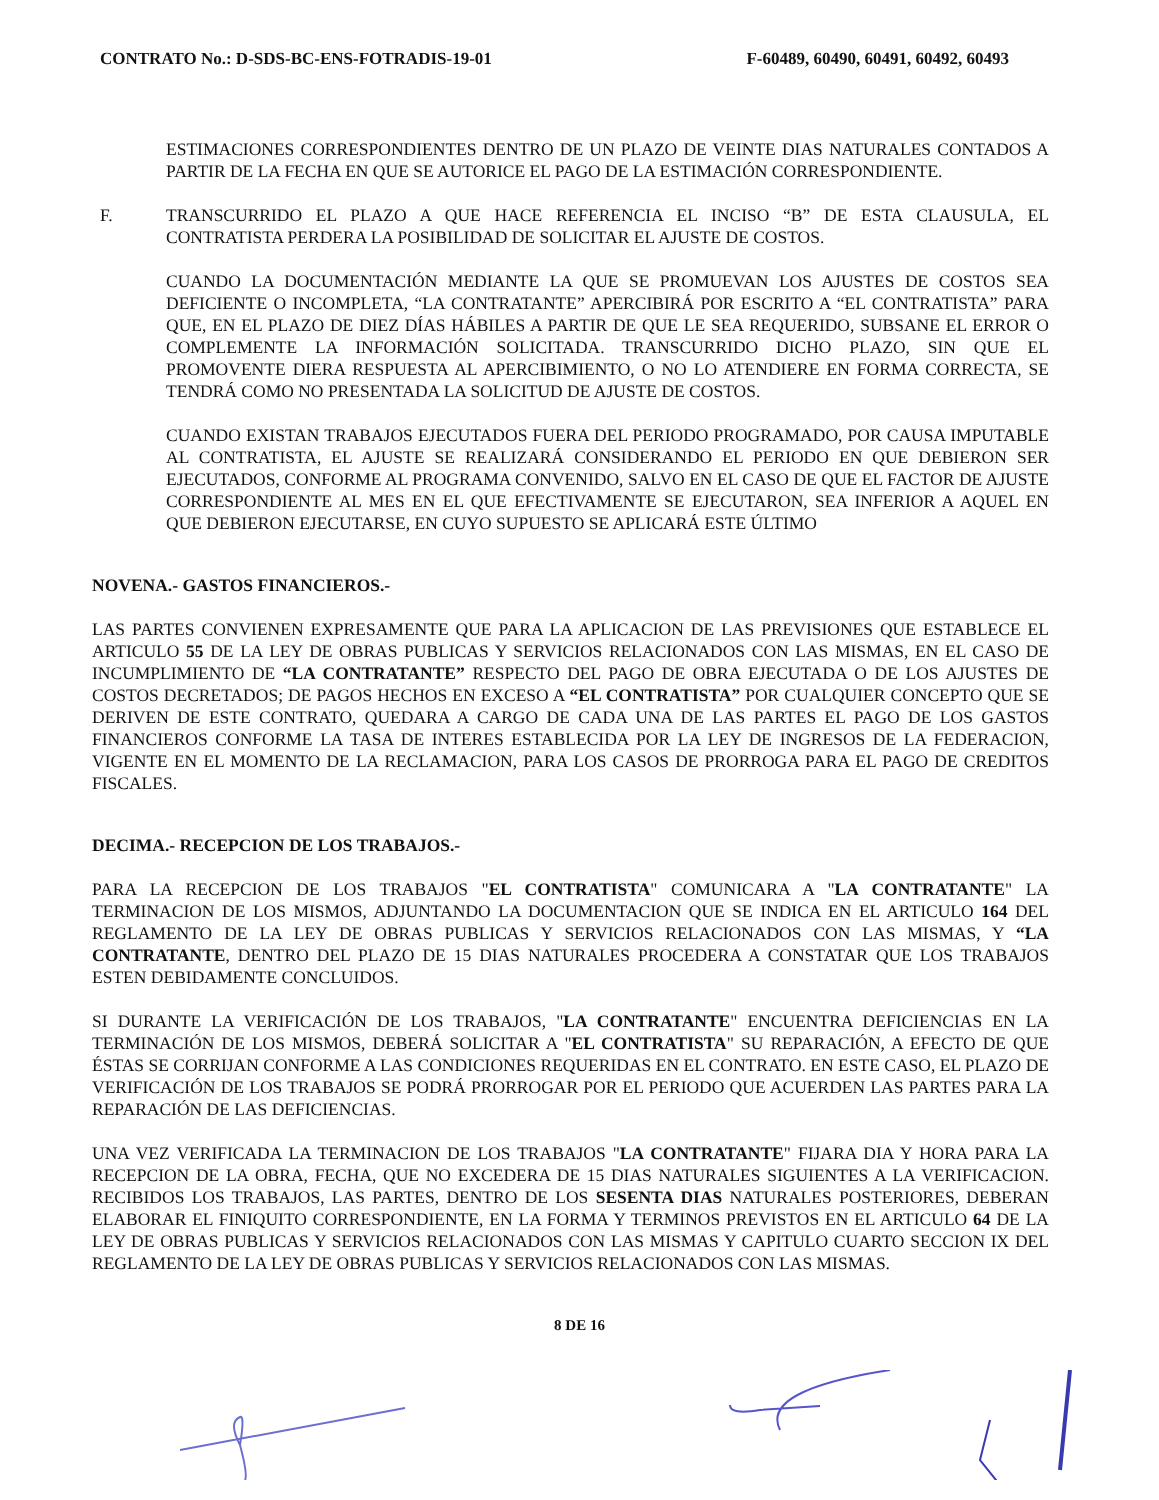CONTRATO No.: D-SDS-BC-ENS-FOTRADIS-19-01 F-60489, 60490, 60491, 60492, 60493
ESTIMACIONES CORRESPONDIENTES DENTRO DE UN PLAZO DE VEINTE DIAS NATURALES CONTADOS A PARTIR DE LA FECHA EN QUE SE AUTORICE EL PAGO DE LA ESTIMACIÓN CORRESPONDIENTE.
F. TRANSCURRIDO EL PLAZO A QUE HACE REFERENCIA EL INCISO “B” DE ESTA CLAUSULA, EL CONTRATISTA PERDERA LA POSIBILIDAD DE SOLICITAR EL AJUSTE DE COSTOS.
CUANDO LA DOCUMENTACIÓN MEDIANTE LA QUE SE PROMUEVAN LOS AJUSTES DE COSTOS SEA DEFICIENTE O INCOMPLETA, “LA CONTRATANTE” APERCIBIRÁ POR ESCRITO A “EL CONTRATISTA” PARA QUE, EN EL PLAZO DE DIEZ DÍAS HÁBILES A PARTIR DE QUE LE SEA REQUERIDO, SUBSANE EL ERROR O COMPLEMENTE LA INFORMACIÓN SOLICITADA. TRANSCURRIDO DICHO PLAZO, SIN QUE EL PROMOVENTE DIERA RESPUESTA AL APERCIBIMIENTO, O NO LO ATENDIERE EN FORMA CORRECTA, SE TENDRÁ COMO NO PRESENTADA LA SOLICITUD DE AJUSTE DE COSTOS.
CUANDO EXISTAN TRABAJOS EJECUTADOS FUERA DEL PERIODO PROGRAMADO, POR CAUSA IMPUTABLE AL CONTRATISTA, EL AJUSTE SE REALIZARÁ CONSIDERANDO EL PERIODO EN QUE DEBIERON SER EJECUTADOS, CONFORME AL PROGRAMA CONVENIDO, SALVO EN EL CASO DE QUE EL FACTOR DE AJUSTE CORRESPONDIENTE AL MES EN EL QUE EFECTIVAMENTE SE EJECUTARON, SEA INFERIOR A AQUEL EN QUE DEBIERON EJECUTARSE, EN CUYO SUPUESTO SE APLICARÁ ESTE ÚLTIMO
NOVENA.- GASTOS FINANCIEROS.-
LAS PARTES CONVIENEN EXPRESAMENTE QUE PARA LA APLICACION DE LAS PREVISIONES QUE ESTABLECE EL ARTICULO 55 DE LA LEY DE OBRAS PUBLICAS Y SERVICIOS RELACIONADOS CON LAS MISMAS, EN EL CASO DE INCUMPLIMIENTO DE “LA CONTRATANTE” RESPECTO DEL PAGO DE OBRA EJECUTADA O DE LOS AJUSTES DE COSTOS DECRETADOS; DE PAGOS HECHOS EN EXCESO A “EL CONTRATISTA” POR CUALQUIER CONCEPTO QUE SE DERIVEN DE ESTE CONTRATO, QUEDARA A CARGO DE CADA UNA DE LAS PARTES EL PAGO DE LOS GASTOS FINANCIEROS CONFORME LA TASA DE INTERES ESTABLECIDA POR LA LEY DE INGRESOS DE LA FEDERACION, VIGENTE EN EL MOMENTO DE LA RECLAMACION, PARA LOS CASOS DE PRORROGA PARA EL PAGO DE CREDITOS FISCALES.
DECIMA.- RECEPCION DE LOS TRABAJOS.-
PARA LA RECEPCION DE LOS TRABAJOS "EL CONTRATISTA" COMUNICARA A "LA CONTRATANTE" LA TERMINACION DE LOS MISMOS, ADJUNTANDO LA DOCUMENTACION QUE SE INDICA EN EL ARTICULO 164 DEL REGLAMENTO DE LA LEY DE OBRAS PUBLICAS Y SERVICIOS RELACIONADOS CON LAS MISMAS, Y “LA CONTRATANTE, DENTRO DEL PLAZO DE 15 DIAS NATURALES PROCEDERA A CONSTATAR QUE LOS TRABAJOS ESTEN DEBIDAMENTE CONCLUIDOS.
SI DURANTE LA VERIFICACIÓN DE LOS TRABAJOS, "LA CONTRATANTE" ENCUENTRA DEFICIENCIAS EN LA TERMINACIÓN DE LOS MISMOS, DEBERÁ SOLICITAR A "EL CONTRATISTA" SU REPARACIÓN, A EFECTO DE QUE ÉSTAS SE CORRIJAN CONFORME A LAS CONDICIONES REQUERIDAS EN EL CONTRATO. EN ESTE CASO, EL PLAZO DE VERIFICACIÓN DE LOS TRABAJOS SE PODRÁ PRORROGAR POR EL PERIODO QUE ACUERDEN LAS PARTES PARA LA REPARACIÓN DE LAS DEFICIENCIAS.
UNA VEZ VERIFICADA LA TERMINACION DE LOS TRABAJOS "LA CONTRATANTE" FIJARA DIA Y HORA PARA LA RECEPCION DE LA OBRA, FECHA, QUE NO EXCEDERA DE 15 DIAS NATURALES SIGUIENTES A LA VERIFICACION. RECIBIDOS LOS TRABAJOS, LAS PARTES, DENTRO DE LOS SESENTA DIAS NATURALES POSTERIORES, DEBERAN ELABORAR EL FINIQUITO CORRESPONDIENTE, EN LA FORMA Y TERMINOS PREVISTOS EN EL ARTICULO 64 DE LA LEY DE OBRAS PUBLICAS Y SERVICIOS RELACIONADOS CON LAS MISMAS Y CAPITULO CUARTO SECCION IX DEL REGLAMENTO DE LA LEY DE OBRAS PUBLICAS Y SERVICIOS RELACIONADOS CON LAS MISMAS.
8 DE 16